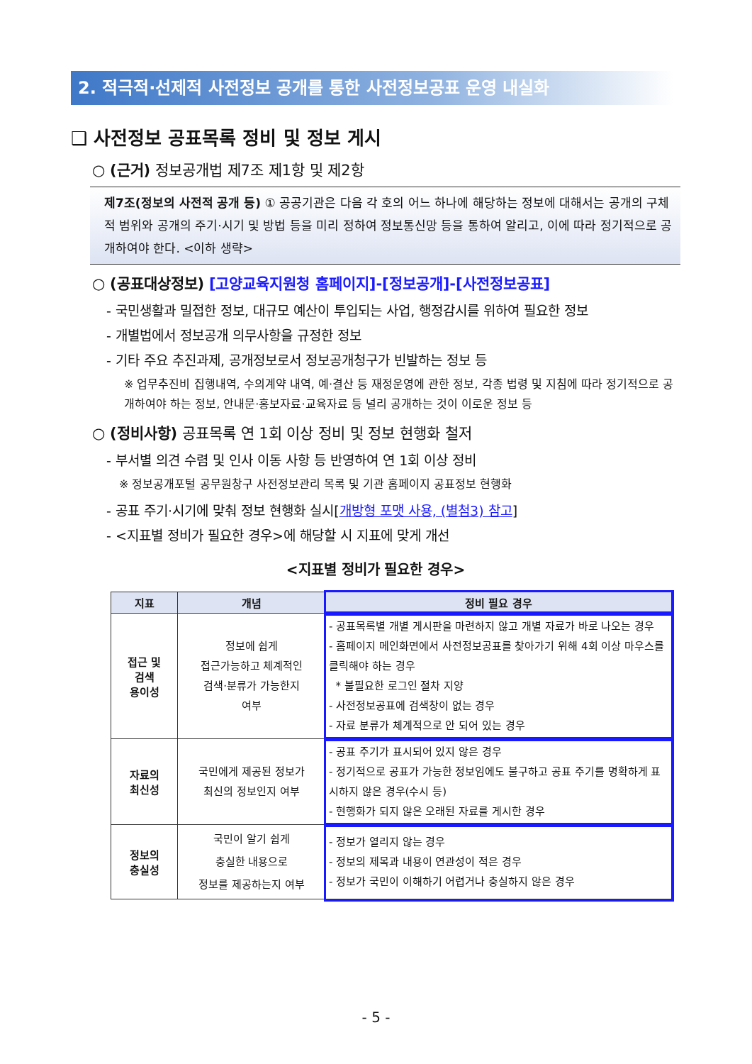2. 적극적·선제적 사전정보 공개를 통한 사전정보공표 운영 내실화
❑ 사전정보 공표목록 정비 및 정보 게시
○ (근거) 정보공개법 제7조 제1항 및 제2항
제7조(정보의 사전적 공개 등) ① 공공기관은 다음 각 호의 어느 하나에 해당하는 정보에 대해서는 공개의 구체적 범위와 공개의 주기·시기 및 방법 등을 미리 정하여 정보통신망 등을 통하여 알리고, 이에 따라 정기적으로 공개하여야 한다. <이하 생략>
○ (공표대상정보) [고양교육지원청 홈페이지]-[정보공개]-[사전정보공표]
- 국민생활과 밀접한 정보, 대규모 예산이 투입되는 사업, 행정감시를 위하여 필요한 정보
- 개별법에서 정보공개 의무사항을 규정한 정보
- 기타 주요 추진과제, 공개정보로서 정보공개청구가 빈발하는 정보 등
※ 업무추진비 집행내역, 수의계약 내역, 예·결산 등 재정운영에 관한 정보, 각종 법령 및 지침에 따라 정기적으로 공개하여야 하는 정보, 안내문·홍보자료·교육자료 등 널리 공개하는 것이 이로운 정보 등
○ (정비사항) 공표목록 연 1회 이상 정비 및 정보 현행화 철저
- 부서별 의견 수렴 및 인사 이동 사항 등 반영하여 연 1회 이상 정비
※ 정보공개포털 공무원창구 사전정보관리 목록 및 기관 홈페이지 공표정보 현행화
- 공표 주기·시기에 맞춰 정보 현행화 실시[개방형 포맷 사용, (별첨3) 참고]
- <지표별 정비가 필요한 경우>에 해당할 시 지표에 맞게 개선
<지표별 정비가 필요한 경우>
| 지표 | 개념 | 정비 필요 경우 |
| --- | --- | --- |
| 접근 및 검색 용이성 | 정보에 쉽게 접근가능하고 체계적인 검색·분류가 가능한지 여부 | - 공표목록별 개별 게시판을 마련하지 않고 개별 자료가 바로 나오는 경우 - 홈페이지 메인화면에서 사전정보공표를 찾아가기 위해 4회 이상 마우스를 클릭해야 하는 경우 * 불필요한 로그인 절차 지양 - 사전정보공표에 검색창이 없는 경우 - 자료 분류가 체계적으로 안 되어 있는 경우 |
| 자료의 최신성 | 국민에게 제공된 정보가 최신의 정보인지 여부 | - 공표 주기가 표시되어 있지 않은 경우 - 정기적으로 공표가 가능한 정보임에도 불구하고 공표 주기를 명확하게 표시하지 않은 경우(수시 등) - 현행화가 되지 않은 오래된 자료를 게시한 경우 |
| 정보의 충실성 | 국민이 알기 쉽게 충실한 내용으로 정보를 제공하는지 여부 | - 정보가 열리지 않는 경우 - 정보의 제목과 내용이 연관성이 적은 경우 - 정보가 국민이 이해하기 어렵거나 충실하지 않은 경우 |
- 5 -